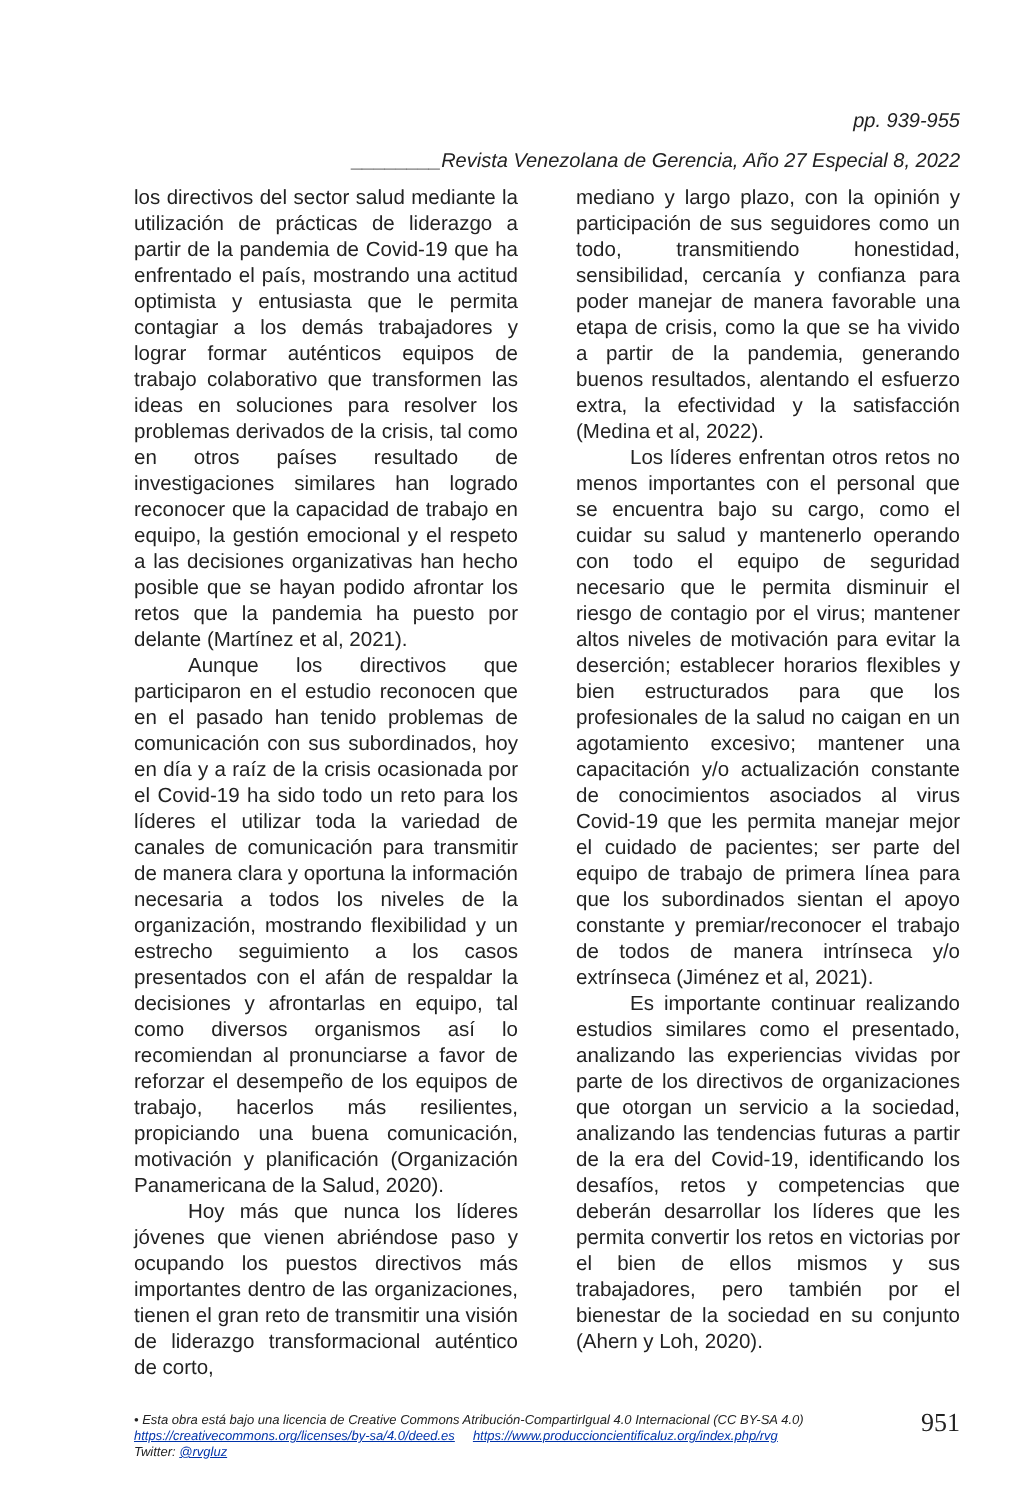pp. 939-955
________Revista Venezolana de Gerencia, Año 27 Especial 8, 2022
los directivos del sector salud mediante la utilización de prácticas de liderazgo a partir de la pandemia de Covid-19 que ha enfrentado el país, mostrando una actitud optimista y entusiasta que le permita contagiar a los demás trabajadores y lograr formar auténticos equipos de trabajo colaborativo que transformen las ideas en soluciones para resolver los problemas derivados de la crisis, tal como en otros países resultado de investigaciones similares han logrado reconocer que la capacidad de trabajo en equipo, la gestión emocional y el respeto a las decisiones organizativas han hecho posible que se hayan podido afrontar los retos que la pandemia ha puesto por delante (Martínez et al, 2021).
Aunque los directivos que participaron en el estudio reconocen que en el pasado han tenido problemas de comunicación con sus subordinados, hoy en día y a raíz de la crisis ocasionada por el Covid-19 ha sido todo un reto para los líderes el utilizar toda la variedad de canales de comunicación para transmitir de manera clara y oportuna la información necesaria a todos los niveles de la organización, mostrando flexibilidad y un estrecho seguimiento a los casos presentados con el afán de respaldar la decisiones y afrontarlas en equipo, tal como diversos organismos así lo recomiendan al pronunciarse a favor de reforzar el desempeño de los equipos de trabajo, hacerlos más resilientes, propiciando una buena comunicación, motivación y planificación (Organización Panamericana de la Salud, 2020).
Hoy más que nunca los líderes jóvenes que vienen abriéndose paso y ocupando los puestos directivos más importantes dentro de las organizaciones, tienen el gran reto de transmitir una visión de liderazgo transformacional auténtico de corto,
mediano y largo plazo, con la opinión y participación de sus seguidores como un todo, transmitiendo honestidad, sensibilidad, cercanía y confianza para poder manejar de manera favorable una etapa de crisis, como la que se ha vivido a partir de la pandemia, generando buenos resultados, alentando el esfuerzo extra, la efectividad y la satisfacción (Medina et al, 2022).
Los líderes enfrentan otros retos no menos importantes con el personal que se encuentra bajo su cargo, como el cuidar su salud y mantenerlo operando con todo el equipo de seguridad necesario que le permita disminuir el riesgo de contagio por el virus; mantener altos niveles de motivación para evitar la deserción; establecer horarios flexibles y bien estructurados para que los profesionales de la salud no caigan en un agotamiento excesivo; mantener una capacitación y/o actualización constante de conocimientos asociados al virus Covid-19 que les permita manejar mejor el cuidado de pacientes; ser parte del equipo de trabajo de primera línea para que los subordinados sientan el apoyo constante y premiar/reconocer el trabajo de todos de manera intrínseca y/o extrínseca (Jiménez et al, 2021).
Es importante continuar realizando estudios similares como el presentado, analizando las experiencias vividas por parte de los directivos de organizaciones que otorgan un servicio a la sociedad, analizando las tendencias futuras a partir de la era del Covid-19, identificando los desafíos, retos y competencias que deberán desarrollar los líderes que les permita convertir los retos en victorias por el bien de ellos mismos y sus trabajadores, pero también por el bienestar de la sociedad en su conjunto (Ahern y Loh, 2020).
• Esta obra está bajo una licencia de Creative Commons Atribución-CompartirIgual 4.0 Internacional (CC BY-SA 4.0)
https://creativecommons.org/licenses/by-sa/4.0/deed.es https://www.produccioncientificaluz.org/index.php/rvg
Twitter: @rvgluz
951